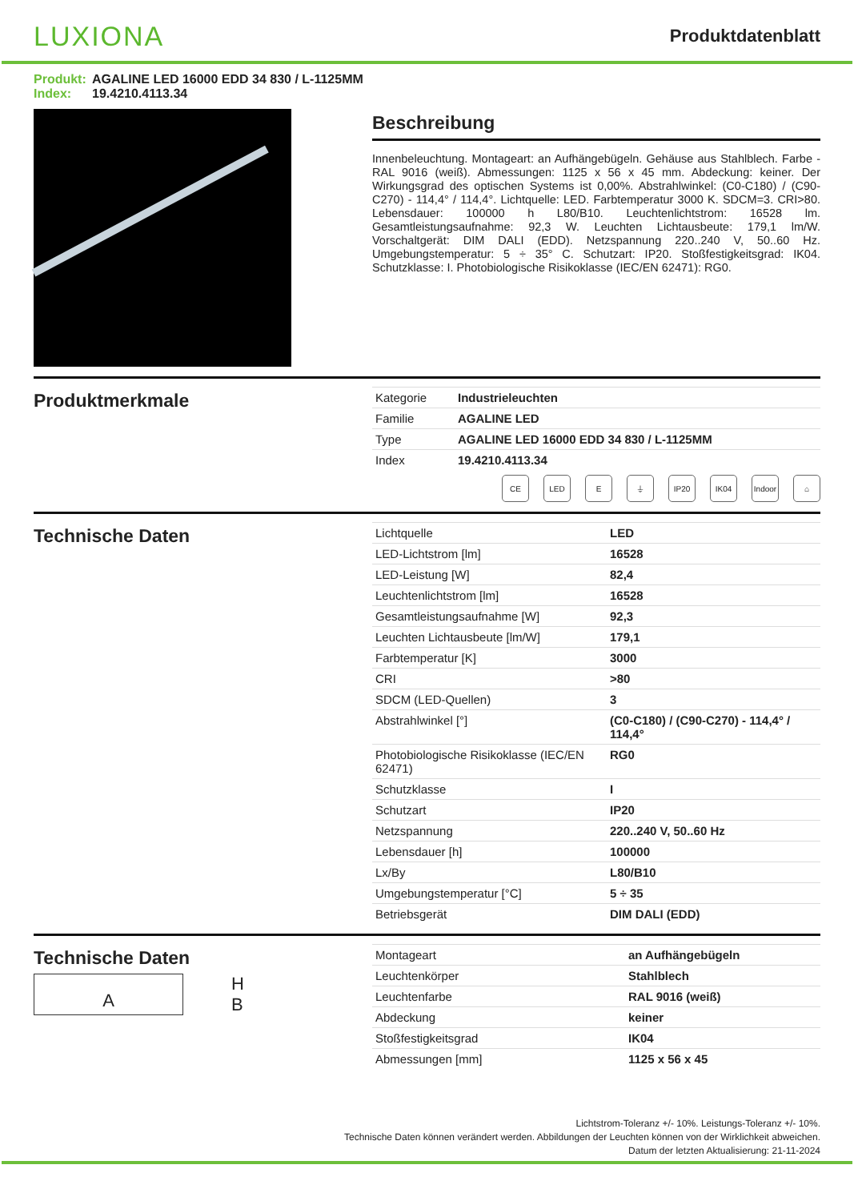LUXIONA
Produktdatenblatt
Produkt: AGALINE LED 16000 EDD 34 830 / L-1125MM
Index: 19.4210.4113.34
Beschreibung
Innenbeleuchtung. Montageart: an Aufhängebügeln. Gehäuse aus Stahlblech. Farbe - RAL 9016 (weiß). Abmessungen: 1125 x 56 x 45 mm. Abdeckung: keiner. Der Wirkungsgrad des optischen Systems ist 0,00%. Abstrahlwinkel: (C0-C180) / (C90-C270) - 114,4° / 114,4°. Lichtquelle: LED. Farbtemperatur 3000 K. SDCM=3. CRI>80. Lebensdauer: 100000 h L80/B10. Leuchtenlichtstrom: 16528 lm. Gesamtleistungsaufnahme: 92,3 W. Leuchten Lichtausbeute: 179,1 lm/W. Vorschaltgerät: DIM DALI (EDD). Netzspannung 220..240 V, 50..60 Hz. Umgebungstemperatur: 5 ÷ 35° C. Schutzart: IP20. Stoßfestigkeitsgrad: IK04. Schutzklasse: I. Photobiologische Risikoklasse (IEC/EN 62471): RG0.
Produktmerkmale
| Kategorie | Industrieleuchten |
| Familie | AGALINE LED |
| Type | AGALINE LED 16000 EDD 34 830 / L-1125MM |
| Index | 19.4210.4113.34 |
CE LED E ⏚ IP20 IK04 Indoor
⌂
Technische Daten
| Lichtquelle | LED |
| LED-Lichtstrom [lm] | 16528 |
| LED-Leistung [W] | 82,4 |
| Leuchtenlichtstrom [lm] | 16528 |
| Gesamtleistungsaufnahme [W] | 92,3 |
| Leuchten Lichtausbeute [lm/W] | 179,1 |
| Farbtemperatur [K] | 3000 |
| CRI | >80 |
| SDCM (LED-Quellen) | 3 |
| Abstrahlwinkel [°] | (C0-C180) / (C90-C270) - 114,4° / 114,4° |
| Photobiologische Risikoklasse (IEC/EN 62471) | RG0 |
| Schutzklasse | I |
| Schutzart | IP20 |
| Netzspannung | 220..240 V, 50..60 Hz |
| Lebensdauer [h] | 100000 |
| Lx/By | L80/B10 |
| Umgebungstemperatur [°C] | 5 ÷ 35 |
| Betriebsgerät | DIM DALI (EDD) |
Technische Daten
A
H
B
| Montageart | an Aufhängebügeln |
| Leuchtenkörper | Stahlblech |
| Leuchtenfarbe | RAL 9016 (weiß) |
| Abdeckung | keiner |
| Stoßfestigkeitsgrad | IK04 |
| Abmessungen [mm] | 1125 x 56 x 45 |
Lichtstrom-Toleranz +/- 10%. Leistungs-Toleranz +/- 10%.
Technische Daten können verändert werden. Abbildungen der Leuchten können von der Wirklichkeit abweichen.
Datum der letzten Aktualisierung: 21-11-2024